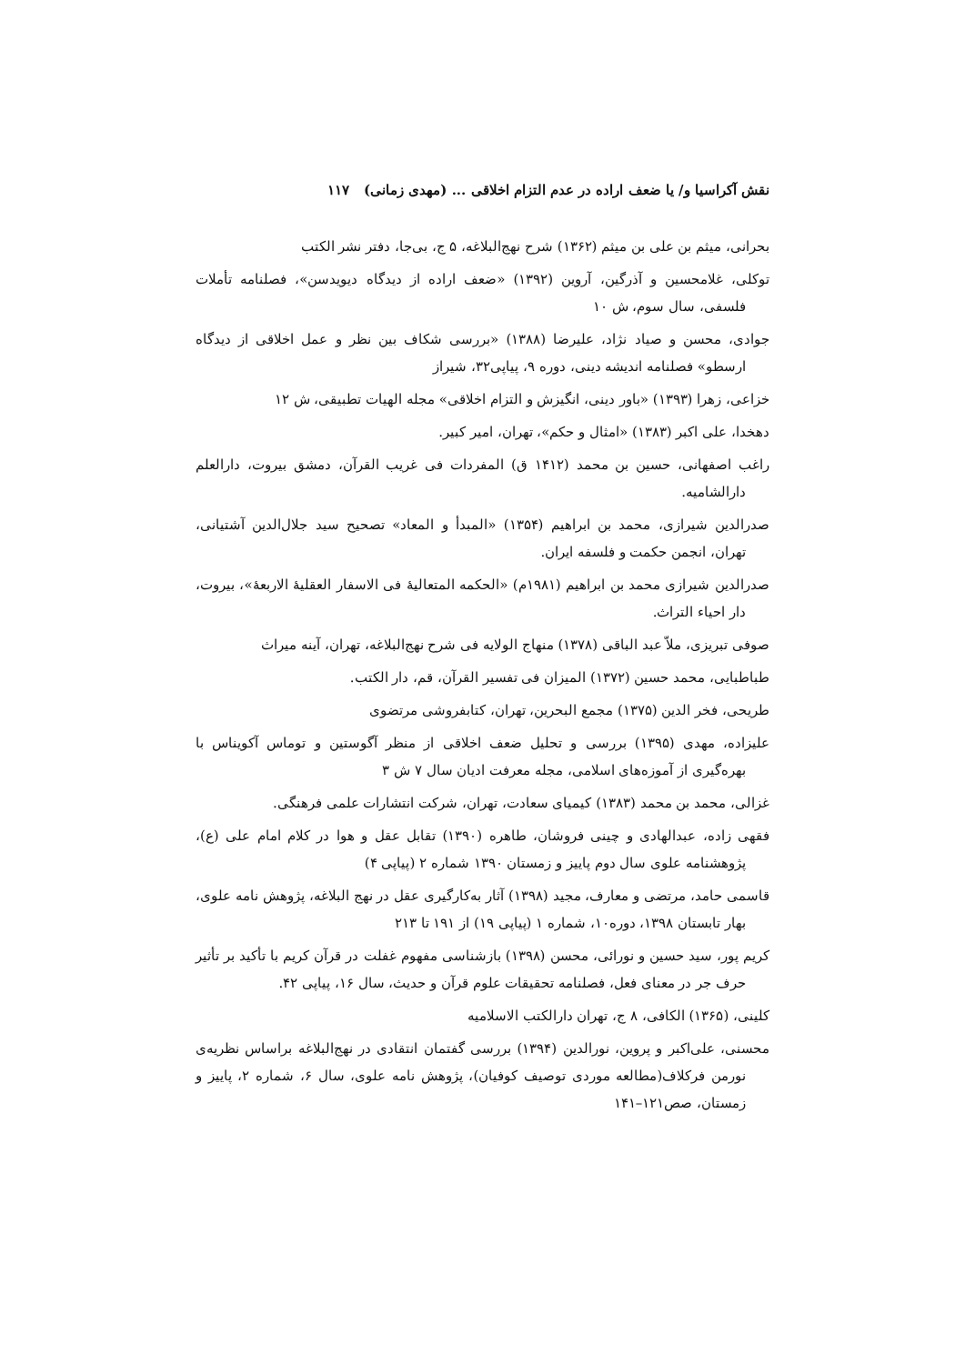نقش آکراسیا و/ یا ضعف اراده در عدم التزام اخلاقی ... (مهدی زمانی) ۱۱۷
بحرانی، میثم بن علی بن میثم (۱۳۶۲) شرح نهج‌البلاغه، ۵ ج، بی‌جا، دفتر نشر الکتب
توکلی، غلامحسین و آذرگین، آروین (۱۳۹۲) «ضعف اراده از دیدگاه دیویدسن»، فصلنامه تأملات فلسفی، سال سوم، ش ۱۰
جوادی، محسن و صیاد نژاد، علیرضا (۱۳۸۸) «بررسی شکاف بین نظر و عمل اخلاقی از دیدگاه ارسطو» فصلنامه اندیشه دینی، دوره ۹، پیاپی۳۲، شیراز
خزاعی، زهرا (۱۳۹۳) «باور دینی، انگیزش و التزام اخلاقی» مجله الهیات تطبیقی، ش ۱۲
دهخدا، علی اکبر (۱۳۸۳) «امثال و حکم»، تهران، امیر کبیر.
راغب اصفهانی، حسین بن محمد (۱۴۱۲ ق) المفردات فی غریب القرآن، دمشق بیروت، دارالعلم دارالشامیه.
صدرالدین شیرازی، محمد بن ابراهیم (۱۳۵۴) «المبدأ و المعاد» تصحیح سید جلال‌الدین آشتیانی، تهران، انجمن حکمت و فلسفه ایران.
صدرالدین شیرازی محمد بن ابراهیم (۱۹۸۱م) «الحکمه المتعالیهٔ فی الاسفار العقلیهٔ الاربعهٔ»، بیروت، دار احیاء التراث.
صوفی تبریزی، ملاّ عبد الباقی (۱۳۷۸) منهاج الولایه فی شرح نهج‌البلاغه، تهران، آینه میراث
طباطبایی، محمد حسین (۱۳۷۲) المیزان فی تفسیر القرآن، قم، دار الکتب.
طریحی، فخر الدین (۱۳۷۵) مجمع البحرین، تهران، کتابفروشی مرتضوی
علیزاده، مهدی (۱۳۹۵) بررسی و تحلیل ضعف اخلاقی از منظر آگوستین و توماس آکویناس با بهره‌گیری از آموزه‌های اسلامی، مجله معرفت ادیان سال ۷ ش ۳
غزالی، محمد بن محمد (۱۳۸۳) کیمیای سعادت، تهران، شرکت انتشارات علمی فرهنگی.
فقهی زاده، عبدالهادی و چینی فروشان، طاهره (۱۳۹۰) تقابل عقل و هوا در کلام امام علی (ع)، پژوهشنامه علوی سال دوم پاییز و زمستان ۱۳۹۰ شماره ۲ (پیاپی ۴)
قاسمی حامد، مرتضی و معارف، مجید (۱۳۹۸) آثار به‌کارگیری عقل در نهج البلاغه، پژوهش نامه علوی، بهار تابستان ۱۳۹۸، دوره۱۰، شماره ۱ (پیاپی ۱۹) از ۱۹۱ تا ۲۱۳
کریم پور، سید حسین و نورائی، محسن (۱۳۹۸) بازشناسی مفهوم غفلت در قرآن کریم با تأکید بر تأثیر حرف جر در معنای فعل، فصلنامه تحقیقات علوم قرآن و حدیث، سال ۱۶، پیاپی ۴۲.
کلینی، (۱۳۶۵) الکافی، ۸ ج، تهران دارالکتب الاسلامیه
محسنی، علی‌اکبر و پروین، نورالدین (۱۳۹۴) بررسی گفتمان انتقادی در نهج‌البلاغه براساس نظریه‌ی نورمن فرکلاف(مطالعه موردی توصیف کوفیان)، پژوهش نامه علوی، سال ۶، شماره ۲، پاییز و زمستان، صص۱۲۱–۱۴۱